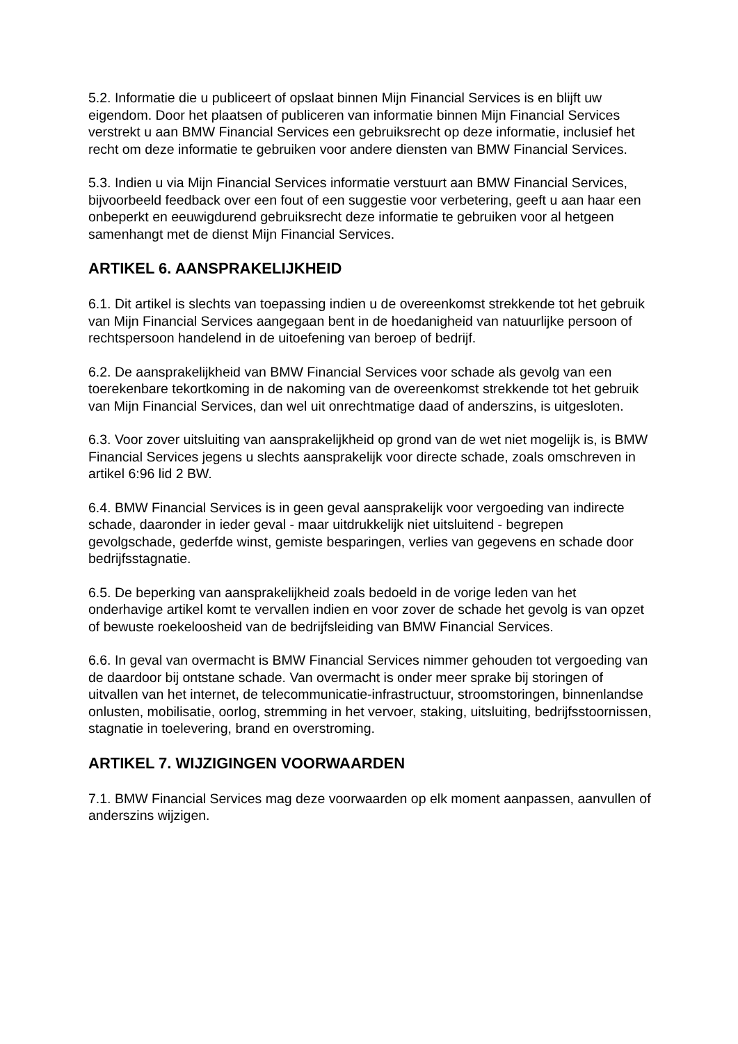5.2. Informatie die u publiceert of opslaat binnen Mijn Financial Services is en blijft uw eigendom. Door het plaatsen of publiceren van informatie binnen Mijn Financial Services verstrekt u aan BMW Financial Services een gebruiksrecht op deze informatie, inclusief het recht om deze informatie te gebruiken voor andere diensten van BMW Financial Services.
5.3. Indien u via Mijn Financial Services informatie verstuurt aan BMW Financial Services, bijvoorbeeld feedback over een fout of een suggestie voor verbetering, geeft u aan haar een onbeperkt en eeuwigdurend gebruiksrecht deze informatie te gebruiken voor al hetgeen samenhangt met de dienst Mijn Financial Services.
ARTIKEL 6. AANSPRAKELIJKHEID
6.1. Dit artikel is slechts van toepassing indien u de overeenkomst strekkende tot het gebruik van Mijn Financial Services aangegaan bent in de hoedanigheid van natuurlijke persoon of rechtspersoon handelend in de uitoefening van beroep of bedrijf.
6.2. De aansprakelijkheid van BMW Financial Services voor schade als gevolg van een toerekenbare tekortkoming in de nakoming van de overeenkomst strekkende tot het gebruik van Mijn Financial Services, dan wel uit onrechtmatige daad of anderszins, is uitgesloten.
6.3. Voor zover uitsluiting van aansprakelijkheid op grond van de wet niet mogelijk is, is BMW Financial Services jegens u slechts aansprakelijk voor directe schade, zoals omschreven in artikel 6:96 lid 2 BW.
6.4. BMW Financial Services is in geen geval aansprakelijk voor vergoeding van indirecte schade, daaronder in ieder geval - maar uitdrukkelijk niet uitsluitend - begrepen gevolgschade, gederfde winst, gemiste besparingen, verlies van gegevens en schade door bedrijfsstagnatie.
6.5. De beperking van aansprakelijkheid zoals bedoeld in de vorige leden van het onderhavige artikel komt te vervallen indien en voor zover de schade het gevolg is van opzet of bewuste roekeloosheid van de bedrijfsleiding van BMW Financial Services.
6.6. In geval van overmacht is BMW Financial Services nimmer gehouden tot vergoeding van de daardoor bij ontstane schade. Van overmacht is onder meer sprake bij storingen of uitvallen van het internet, de telecommunicatie-infrastructuur, stroomstoringen, binnenlandse onlusten, mobilisatie, oorlog, stremming in het vervoer, staking, uitsluiting, bedrijfsstoornissen, stagnatie in toelevering, brand en overstroming.
ARTIKEL 7. WIJZIGINGEN VOORWAARDEN
7.1. BMW Financial Services mag deze voorwaarden op elk moment aanpassen, aanvullen of anderszins wijzigen.